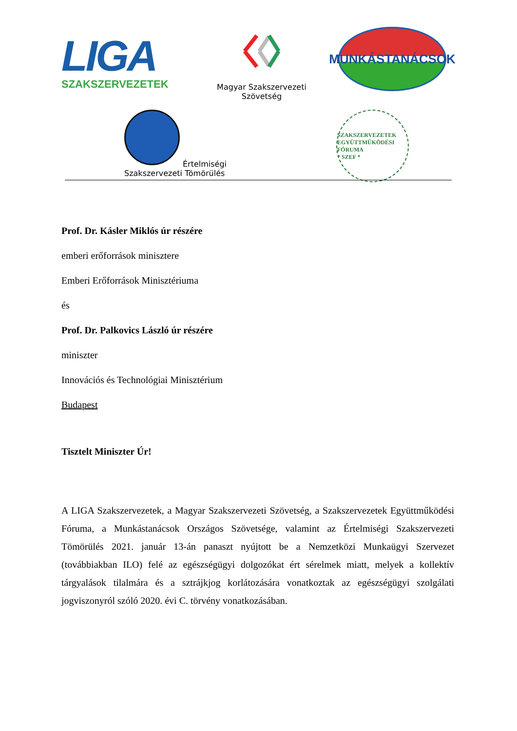LIGA
SZAKSZERVEZETEK
Magyar Szakszervezeti Szövetség
MUNKÁSTANÁCSOK
Értelmiségi
Szakszervezeti Tömörülés
SZAKSZERVEZETEK EGYÜTTMŰKÖDÉSI FÓRUMA
* SZEF *
Prof. Dr. Kásler Miklós úr részére
emberi erőforrások minisztere
Emberi Erőforrások Minisztériuma
és
Prof. Dr. Palkovics László úr részére
miniszter
Innovációs és Technológiai Minisztérium
Budapest
Tisztelt Miniszter Úr!
A LIGA Szakszervezetek, a Magyar Szakszervezeti Szövetség, a Szakszervezetek Együttműködési Fóruma, a Munkástanácsok Országos Szövetsége, valamint az Értelmiségi Szakszervezeti Tömörülés 2021. január 13-án panaszt nyújtott be a Nemzetközi Munkaügyi Szervezet (továbbiakban ILO) felé az egészségügyi dolgozókat ért sérelmek miatt, melyek a kollektív tárgyalások tilalmára és a sztrájkjog korlátozására vonatkoztak az egészségügyi szolgálati jogviszonyról szóló 2020. évi C. törvény vonatkozásában.